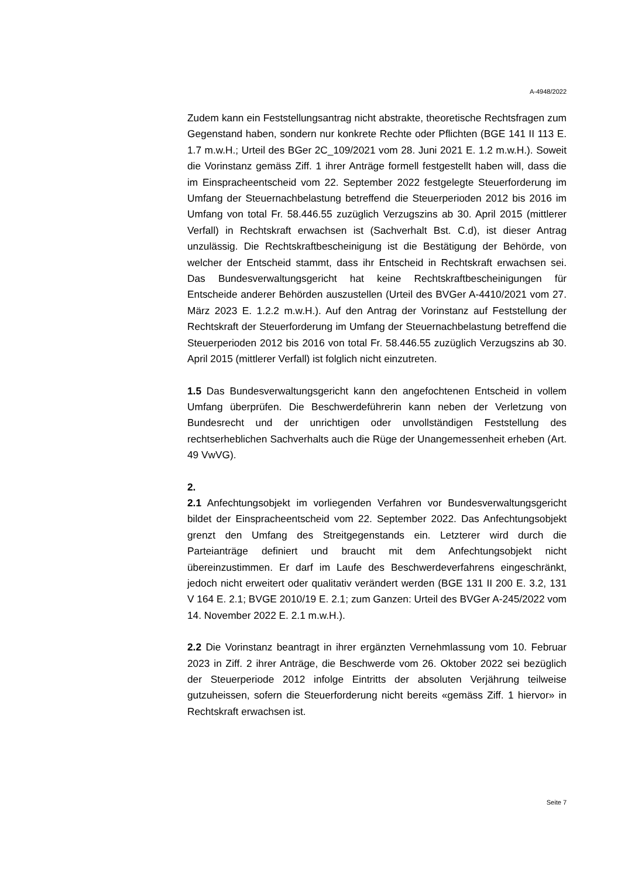A-4948/2022
Zudem kann ein Feststellungsantrag nicht abstrakte, theoretische Rechtsfragen zum Gegenstand haben, sondern nur konkrete Rechte oder Pflichten (BGE 141 II 113 E. 1.7 m.w.H.; Urteil des BGer 2C_109/2021 vom 28. Juni 2021 E. 1.2 m.w.H.). Soweit die Vorinstanz gemäss Ziff. 1 ihrer Anträge formell festgestellt haben will, dass die im Einspracheentscheid vom 22. September 2022 festgelegte Steuerforderung im Umfang der Steuernachbelastung betreffend die Steuerperioden 2012 bis 2016 im Umfang von total Fr. 58.446.55 zuzüglich Verzugszins ab 30. April 2015 (mittlerer Verfall) in Rechtskraft erwachsen ist (Sachverhalt Bst. C.d), ist dieser Antrag unzulässig. Die Rechtskraftbescheinigung ist die Bestätigung der Behörde, von welcher der Entscheid stammt, dass ihr Entscheid in Rechtskraft erwachsen sei. Das Bundesverwaltungsgericht hat keine Rechtskraftbescheinigungen für Entscheide anderer Behörden auszustellen (Urteil des BVGer A-4410/2021 vom 27. März 2023 E. 1.2.2 m.w.H.). Auf den Antrag der Vorinstanz auf Feststellung der Rechtskraft der Steuerforderung im Umfang der Steuernachbelastung betreffend die Steuerperioden 2012 bis 2016 von total Fr. 58.446.55 zuzüglich Verzugszins ab 30. April 2015 (mittlerer Verfall) ist folglich nicht einzutreten.
1.5 Das Bundesverwaltungsgericht kann den angefochtenen Entscheid in vollem Umfang überprüfen. Die Beschwerdeführerin kann neben der Verletzung von Bundesrecht und der unrichtigen oder unvollständigen Feststellung des rechtserheblichen Sachverhalts auch die Rüge der Unangemessenheit erheben (Art. 49 VwVG).
2.
2.1 Anfechtungsobjekt im vorliegenden Verfahren vor Bundesverwaltungsgericht bildet der Einspracheentscheid vom 22. September 2022. Das Anfechtungsobjekt grenzt den Umfang des Streitgegenstands ein. Letzterer wird durch die Parteianträge definiert und braucht mit dem Anfechtungsobjekt nicht übereinzustimmen. Er darf im Laufe des Beschwerdeverfahrens eingeschränkt, jedoch nicht erweitert oder qualitativ verändert werden (BGE 131 II 200 E. 3.2, 131 V 164 E. 2.1; BVGE 2010/19 E. 2.1; zum Ganzen: Urteil des BVGer A-245/2022 vom 14. November 2022 E. 2.1 m.w.H.).
2.2 Die Vorinstanz beantragt in ihrer ergänzten Vernehmlassung vom 10. Februar 2023 in Ziff. 2 ihrer Anträge, die Beschwerde vom 26. Oktober 2022 sei bezüglich der Steuerperiode 2012 infolge Eintritts der absoluten Verjährung teilweise gutzuheissen, sofern die Steuerforderung nicht bereits «gemäss Ziff. 1 hiervor» in Rechtskraft erwachsen ist.
Seite 7